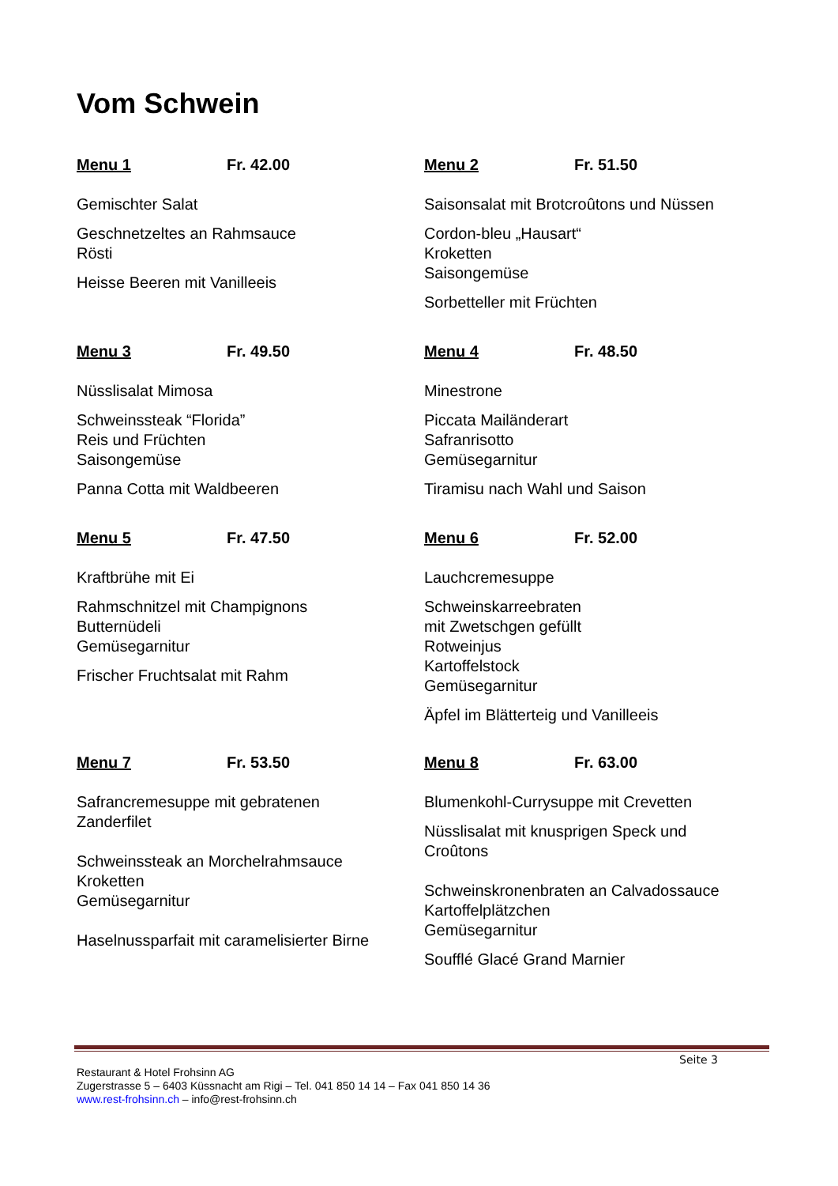Vom Schwein
Menu 1 Fr. 42.00
Gemischter Salat
Geschnetzeltes an Rahmsauce
Rösti
Heisse Beeren mit Vanilleeis
Menu 2 Fr. 51.50
Saisonsalat mit Brotcroûtons und Nüssen
Cordon-bleu „Hausart“
Kroketten
Saisongemüse
Sorbetteller mit Früchten
Menu 3 Fr. 49.50
Nüsslisalat Mimosa
Schweinssteak “Florida”
Reis und Früchten
Saisongemüse
Panna Cotta mit Waldbeeren
Menu 4 Fr. 48.50
Minestrone
Piccata Mailänderart
Safranrisotto
Gemüsegarnitur
Tiramisu nach Wahl und Saison
Menu 5 Fr. 47.50
Kraftbrühe mit Ei
Rahmschnitzel mit Champignons
Butternüdeli
Gemüsegarnitur
Frischer Fruchtsalat mit Rahm
Menu 6 Fr. 52.00
Lauchcremesuppe
Schweinskarreebraten
mit Zwetschgen gefüllt
Rotweinjus
Kartoffelstock
Gemüsegarnitur
Äpfel im Blätterteig und Vanilleeis
Menu 7 Fr. 53.50
Safrancremesuppe mit gebratenen
Zanderfilet
Schweinssteak an Morchelrahmsauce
Kroketten
Gemüsegarnitur
Haselnussparfait mit caramelisierter Birne
Menu 8 Fr. 63.00
Blumenkohl-Currysuppe mit Crevetten
Nüsslisalat mit knusprigen Speck und
Croûtons
Schweinskronenbraten an Calvadossauce
Kartoffelplätzchen
Gemüsegarnitur
Soufflé Glacé Grand Marnier
Seite 3
Restaurant & Hotel Frohsinn AG
Zugerstrasse 5 – 6403 Küssnacht am Rigi – Tel. 041 850 14 14 – Fax 041 850 14 36
www.rest-frohsinn.ch – info@rest-frohsinn.ch